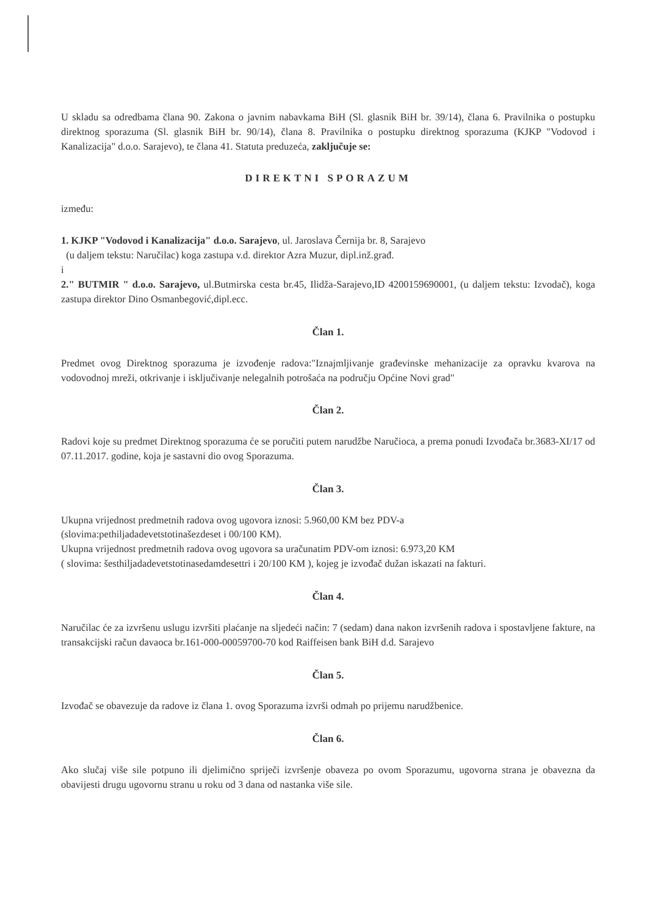U skladu sa odredbama člana 90. Zakona o javnim nabavkama BiH (Sl. glasnik BiH br. 39/14), člana 6. Pravilnika o postupku direktnog sporazuma (Sl. glasnik BiH br. 90/14), člana 8. Pravilnika o postupku direktnog sporazuma (KJKP "Vodovod i Kanalizacija" d.o.o. Sarajevo), te člana 41. Statuta preduzeća, zaključuje se:
DIREKTNI SPORAZUM
između:
1. KJKP "Vodovod i Kanalizacija" d.o.o. Sarajevo, ul. Jaroslava Černija br. 8, Sarajevo
(u daljem tekstu: Naručilac) koga zastupa v.d. direktor Azra Muzur, dipl.inž.građ.
i
2." BUTMIR " d.o.o. Sarajevo, ul.Butmirska cesta br.45, Ilidža-Sarajevo,ID 4200159690001, (u daljem tekstu: Izvodač), koga zastupa direktor Dino Osmanbegović,dipl.ecc.
Član 1.
Predmet ovog Direktnog sporazuma je izvođenje radova:"Iznajmljivanje građevinske mehanizacije za opravku kvarova na vodovodnoj mreži, otkrivanje i isključivanje nelegalnih potrošaća na području Općine Novi grad"
Član 2.
Radovi koje su predmet Direktnog sporazuma će se poručiti putem narudžbe Naručioca, a prema ponudi Izvođača br.3683-XI/17 od 07.11.2017. godine, koja je sastavni dio ovog Sporazuma.
Član 3.
Ukupna vrijednost predmetnih radova ovog ugovora iznosi: 5.960,00 KM bez PDV-a
(slovima:pethiljadadevetstotinašezdeset i 00/100 KM).
Ukupna vrijednost predmetnih radova ovog ugovora sa uračunatim PDV-om iznosi: 6.973,20 KM
( slovima: šesthiljadadevetstotinasedamdesettri i 20/100 KM ), kojeg je izvođač dužan iskazati na fakturi.
Član 4.
Naručilac će za izvršenu uslugu izvršiti plaćanje na sljedeći način: 7 (sedam) dana nakon izvršenih radova i spostavljene fakture, na transakcijski račun davaoca br.161-000-00059700-70 kod Raiffeisen bank BiH d.d. Sarajevo
Član 5.
Izvođač se obavezuje da radove iz člana 1. ovog Sporazuma izvrši odmah po prijemu narudžbenice.
Član 6.
Ako slučaj više sile potpuno ili djelimično spriječi izvršenje obaveza po ovom Sporazumu, ugovorna strana je obavezna da obavijesti drugu ugovornu stranu u roku od 3 dana od nastanka više sile.